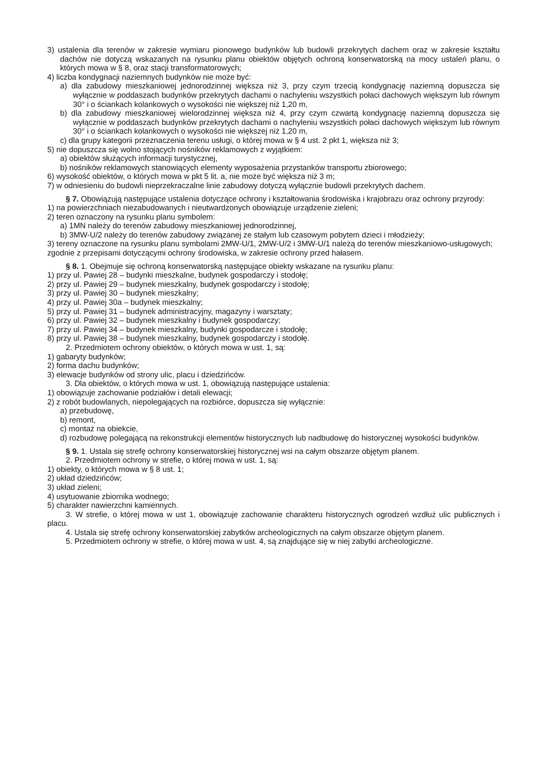3) ustalenia dla terenów w zakresie wymiaru pionowego budynków lub budowli przekrytych dachem oraz w zakresie kształtu dachów nie dotyczą wskazanych na rysunku planu obiektów objętych ochroną konserwatorską na mocy ustaleń planu, o których mowa w § 8, oraz stacji transformatorowych;
4) liczba kondygnacji naziemnych budynków nie może być:
a) dla zabudowy mieszkaniowej jednorodzinnej większa niż 3, przy czym trzecią kondygnację naziemną dopuszcza się wyłącznie w poddaszach budynków przekrytych dachami o nachyleniu wszystkich połaci dachowych większym lub równym 30° i o ściankach kolankowych o wysokości nie większej niż 1,20 m,
b) dla zabudowy mieszkaniowej wielorodzinnej większa niż 4, przy czym czwartą kondygnację naziemną dopuszcza się wyłącznie w poddaszach budynków przekrytych dachami o nachyleniu wszystkich połaci dachowych większym lub równym 30° i o ściankach kolankowych o wysokości nie większej niż 1,20 m,
c) dla grupy kategorii przeznaczenia terenu usługi, o której mowa w § 4 ust. 2 pkt 1, większa niż 3;
5) nie dopuszcza się wolno stojących nośników reklamowych z wyjątkiem:
a) obiektów służących informacji turystycznej,
b) nośników reklamowych stanowiących elementy wyposażenia przystanków transportu zbiorowego;
6) wysokość obiektów, o których mowa w pkt 5 lit. a, nie może być większa niż 3 m;
7) w odniesieniu do budowli nieprzekraczalne linie zabudowy dotyczą wyłącznie budowli przekrytych dachem.
§ 7. Obowiązują następujące ustalenia dotyczące ochrony i kształtowania środowiska i krajobrazu oraz ochrony przyrody:
1) na powierzchniach niezabudowanych i nieutwardzonych obowiązuje urządzenie zieleni;
2) teren oznaczony na rysunku planu symbolem:
a) 1MN należy do terenów zabudowy mieszkaniowej jednorodzinnej,
b) 3MW-U/2 należy do terenów zabudowy związanej ze stałym lub czasowym pobytem dzieci i młodzieży;
3) tereny oznaczone na rysunku planu symbolami 2MW-U/1, 2MW-U/2 i 3MW-U/1 należą do terenów mieszkaniowo-usługowych;
zgodnie z przepisami dotyczącymi ochrony środowiska, w zakresie ochrony przed hałasem.
§ 8. 1. Obejmuje się ochroną konserwatorską następujące obiekty wskazane na rysunku planu:
1) przy ul. Pawiej 28 – budynki mieszkalne, budynek gospodarczy i stodołę;
2) przy ul. Pawiej 29 – budynek mieszkalny, budynek gospodarczy i stodołę;
3) przy ul. Pawiej 30 – budynek mieszkalny;
4) przy ul. Pawiej 30a – budynek mieszkalny;
5) przy ul. Pawiej 31 – budynek administracyjny, magazyny i warsztaty;
6) przy ul. Pawiej 32 – budynek mieszkalny i budynek gospodarczy;
7) przy ul. Pawiej 34 – budynek mieszkalny, budynki gospodarcze i stodołę;
8) przy ul. Pawiej 38 – budynek mieszkalny, budynek gospodarczy i stodołę.
2. Przedmiotem ochrony obiektów, o których mowa w ust. 1, są:
1) gabaryty budynków;
2) forma dachu budynków;
3) elewacje budynków od strony ulic, placu i dziedzińców.
3. Dla obiektów, o których mowa w ust. 1, obowiązują następujące ustalenia:
1) obowiązuje zachowanie podziałów i detali elewacji;
2) z robót budowlanych, niepolegających na rozbiórce, dopuszcza się wyłącznie:
a) przebudowę,
b) remont,
c) montaż na obiekcie,
d) rozbudowę polegającą na rekonstrukcji elementów historycznych lub nadbudowę do historycznej wysokości budynków.
§ 9. 1. Ustala się strefę ochrony konserwatorskiej historycznej wsi na całym obszarze objętym planem.
2. Przedmiotem ochrony w strefie, o której mowa w ust. 1, są:
1) obiekty, o których mowa w § 8 ust. 1;
2) układ dziedzińców;
3) układ zieleni;
4) usytuowanie zbiornika wodnego;
5) charakter nawierzchni kamiennych.
3. W strefie, o której mowa w ust 1, obowiązuje zachowanie charakteru historycznych ogrodzeń wzdłuż ulic publicznych i placu.
4. Ustala się strefę ochrony konserwatorskiej zabytków archeologicznych na całym obszarze objętym planem.
5. Przedmiotem ochrony w strefie, o której mowa w ust. 4, są znajdujące się w niej zabytki archeologiczne.